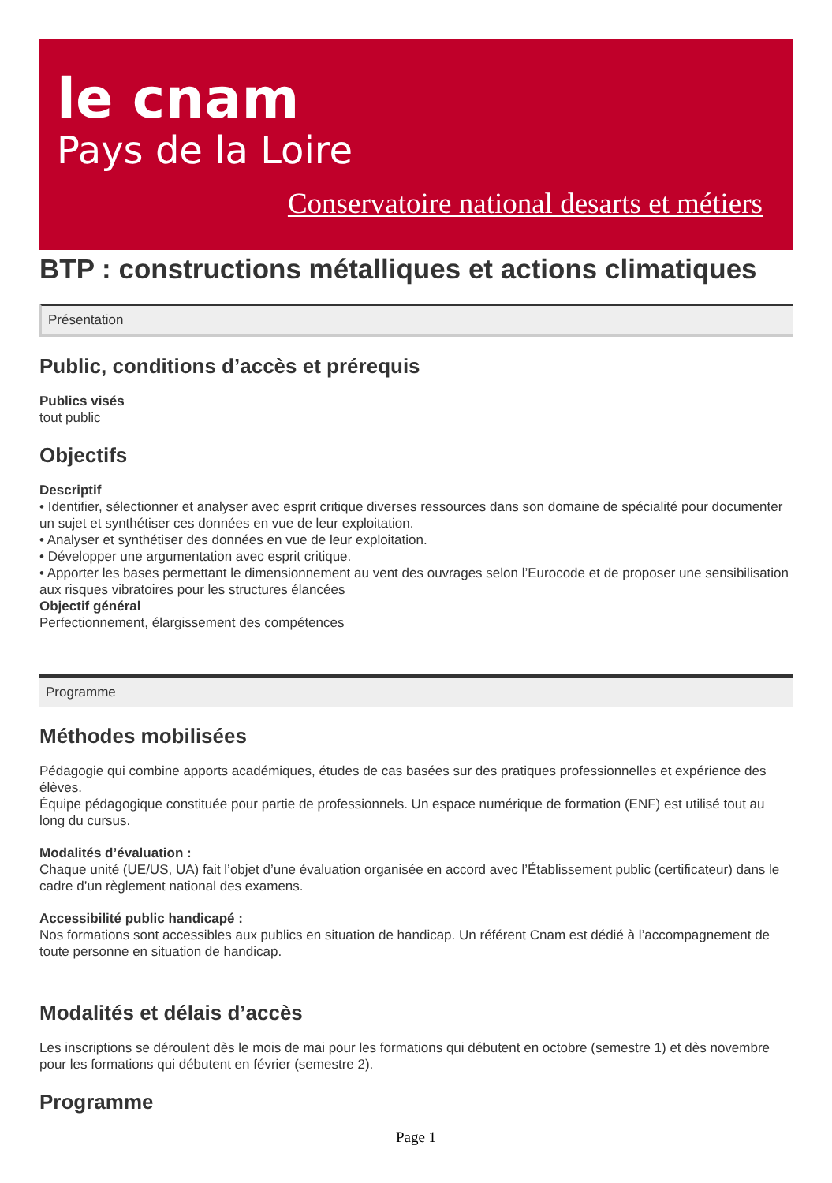le cnam
Pays de la Loire
Conservatoire national desarts et métiers
BTP : constructions métalliques et actions climatiques
Présentation
Public, conditions d’accès et prérequis
Publics visés
tout public
Objectifs
Descriptif
• Identifier, sélectionner et analyser avec esprit critique diverses ressources dans son domaine de spécialité pour documenter un sujet et synthétiser ces données en vue de leur exploitation.
• Analyser et synthétiser des données en vue de leur exploitation.
• Développer une argumentation avec esprit critique.
• Apporter les bases permettant le dimensionnement au vent des ouvrages selon l’Eurocode et de proposer une sensibilisation aux risques vibratoires pour les structures élancées
Objectif général
Perfectionnement, élargissement des compétences
Programme
Méthodes mobilisées
Pédagogie qui combine apports académiques, études de cas basées sur des pratiques professionnelles et expérience des élèves.
Équipe pédagogique constituée pour partie de professionnels. Un espace numérique de formation (ENF) est utilisé tout au long du cursus.
Modalités d’évaluation :
Chaque unité (UE/US, UA) fait l’objet d’une évaluation organisée en accord avec l’Établissement public (certificateur) dans le cadre d’un règlement national des examens.
Accessibilité public handicapé :
Nos formations sont accessibles aux publics en situation de handicap. Un référent Cnam est dédié à l’accompagnement de toute personne en situation de handicap.
Modalités et délais d’accès
Les inscriptions se déroulent dès le mois de mai pour les formations qui débutent en octobre (semestre 1) et dès novembre pour les formations qui débutent en février (semestre 2).
Programme
Page 1